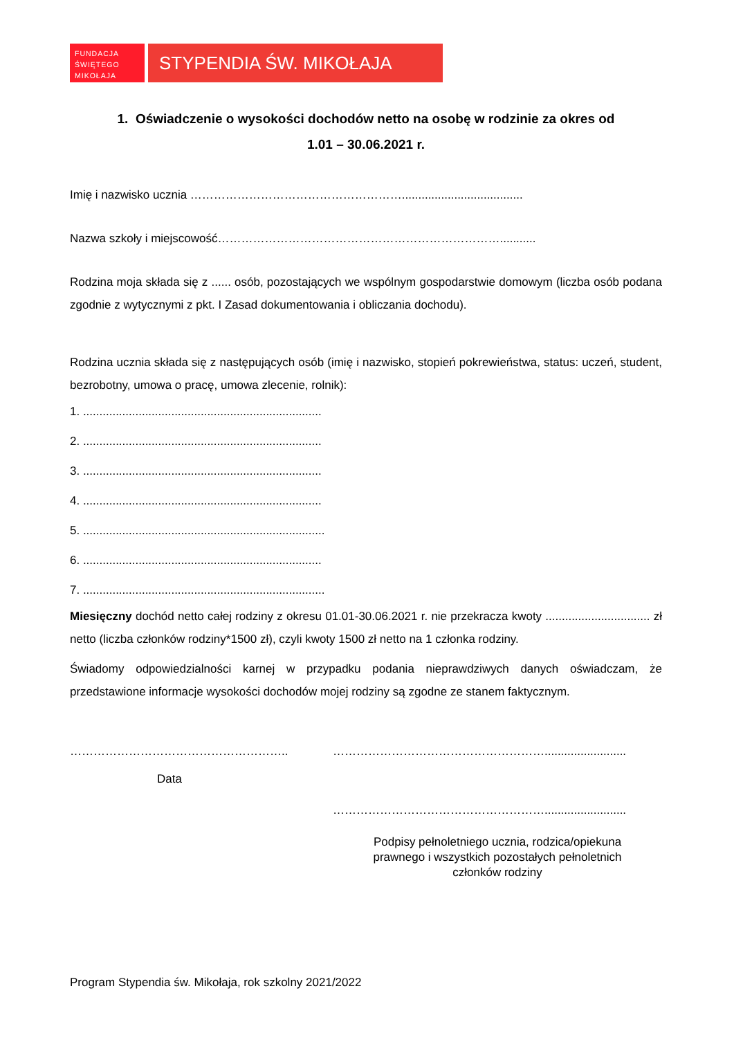FUNDACJA
ŚWIĘTEGO
MIKOŁAJA
STYPENDIA ŚW. MIKOŁAJA
1. Oświadczenie o wysokości dochodów netto na osobę w rodzinie za okres od
1.01 – 30.06.2021 r.
Imię i nazwisko ucznia ……………………………………………….....................................
Nazwa szkoły i miejscowość………………………………………………………………...........
Rodzina moja składa się z ...... osób, pozostających we wspólnym gospodarstwie domowym (liczba osób podana zgodnie z wytycznymi z pkt. I Zasad dokumentowania i obliczania dochodu).
Rodzina ucznia składa się z następujących osób (imię i nazwisko, stopień pokrewieństwa, status: uczeń, student, bezrobotny, umowa o pracę, umowa zlecenie, rolnik):
1. .........................................................................
2. .........................................................................
3. .........................................................................
4. .........................................................................
5. ..........................................................................
6. .........................................................................
7. ..........................................................................
Miesięczny dochód netto całej rodziny z okresu 01.01-30.06.2021 r. nie przekracza kwoty ................................ zł netto (liczba członków rodziny*1500 zł), czyli kwoty 1500 zł netto na 1 członka rodziny.
Świadomy odpowiedzialności karnej w przypadku podania nieprawdziwych danych oświadczam, że przedstawione informacje wysokości dochodów mojej rodziny są zgodne ze stanem faktycznym.
………………………………………………..
Data
……………………………………………….........................
……………………………………………….........................
Podpisy pełnoletniego ucznia, rodzica/opiekuna
prawnego i wszystkich pozostałych pełnoletnich
członków rodziny
Program Stypendia św. Mikołaja, rok szkolny 2021/2022